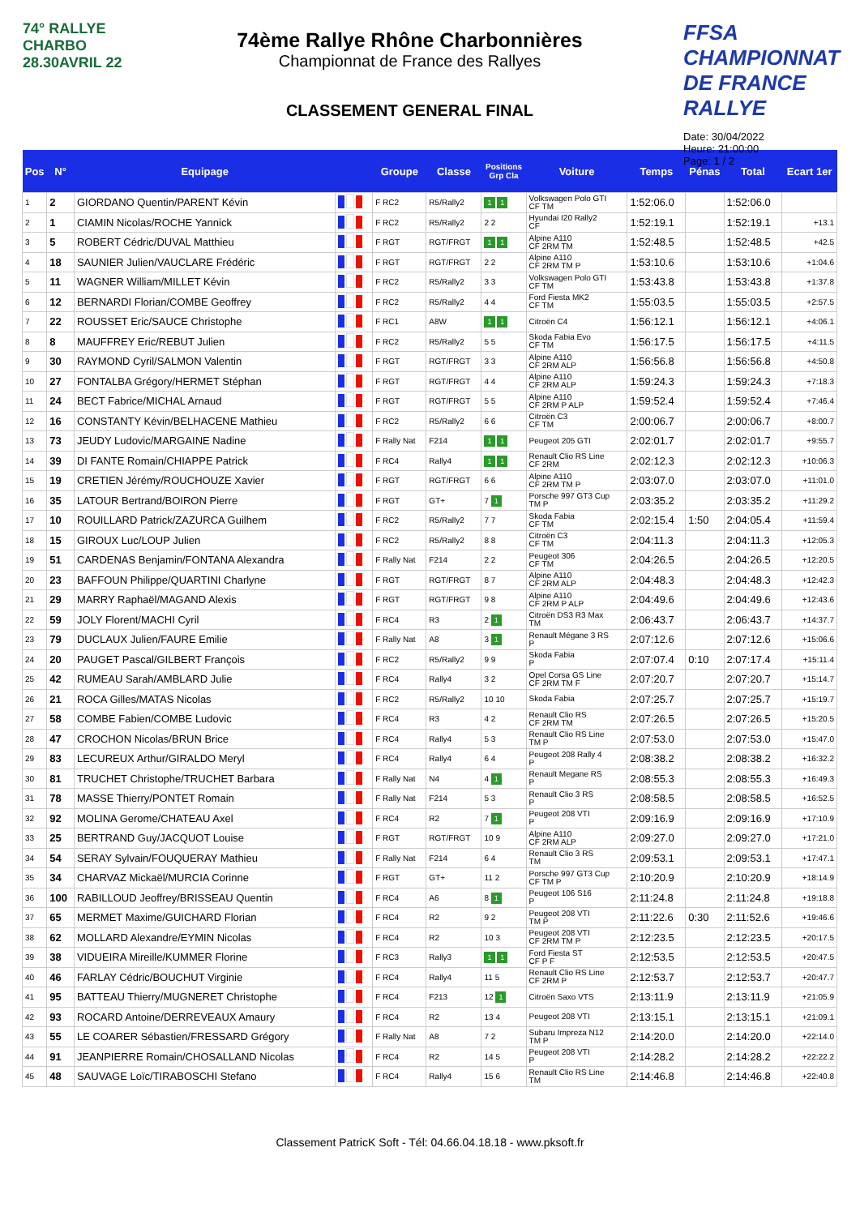74° RALLYE CHARBO
28.30AVRIL 22
74ème Rallye Rhône Charbonnières
Championnat de France des Rallyes
CLASSEMENT GENERAL FINAL
FFSA CHAMPIONNAT DE FRANCE RALLYE
Date: 30/04/2022
Heure: 21:00:00
Page: 1 / 2
| Pos | N° | Equipage | | Groupe | Classe | Positions Grp Cla | Voiture | Temps | Pénas | Total | Ecart 1er |
| --- | --- | --- | --- | --- | --- | --- | --- | --- | --- | --- | --- |
| 1 | 2 | GIORDANO Quentin/PARENT Kévin | | F RC2 | R5/Rally2 | 1 1 | Volkswagen Polo GTI CF TM | 1:52:06.0 | | 1:52:06.0 | |
| 2 | 1 | CIAMIN Nicolas/ROCHE Yannick | | F RC2 | R5/Rally2 | 2 2 | Hyundai I20 Rally2 CF | 1:52:19.1 | | 1:52:19.1 | +13.1 |
| 3 | 5 | ROBERT Cédric/DUVAL Matthieu | | F RGT | RGT/FRGT | 1 1 | Alpine A110 CF 2RM TM | 1:52:48.5 | | 1:52:48.5 | +42.5 |
| 4 | 18 | SAUNIER Julien/VAUCLARE Frédéric | | F RGT | RGT/FRGT | 2 2 | Alpine A110 CF 2RM TM P | 1:53:10.6 | | 1:53:10.6 | +1:04.6 |
| 5 | 11 | WAGNER William/MILLET Kévin | | F RC2 | R5/Rally2 | 3 3 | Volkswagen Polo GTI CF TM | 1:53:43.8 | | 1:53:43.8 | +1:37.8 |
| 6 | 12 | BERNARDI Florian/COMBE Geoffrey | | F RC2 | R5/Rally2 | 4 4 | Ford Fiesta MK2 CF TM | 1:55:03.5 | | 1:55:03.5 | +2:57.5 |
| 7 | 22 | ROUSSET Eric/SAUCE Christophe | | F RC1 | A8W | 1 1 | Citroën C4 | 1:56:12.1 | | 1:56:12.1 | +4:06.1 |
| 8 | 8 | MAUFFREY Eric/REBUT Julien | | F RC2 | R5/Rally2 | 5 5 | Skoda Fabia Evo CF TM | 1:56:17.5 | | 1:56:17.5 | +4:11.5 |
| 9 | 30 | RAYMOND Cyril/SALMON Valentin | | F RGT | RGT/FRGT | 3 3 | Alpine A110 CF 2RM ALP | 1:56:56.8 | | 1:56:56.8 | +4:50.8 |
| 10 | 27 | FONTALBA Grégory/HERMET Stéphan | | F RGT | RGT/FRGT | 4 4 | Alpine A110 CF 2RM ALP | 1:59:24.3 | | 1:59:24.3 | +7:18.3 |
| 11 | 24 | BECT Fabrice/MICHAL Arnaud | | F RGT | RGT/FRGT | 5 5 | Alpine A110 CF 2RM P ALP | 1:59:52.4 | | 1:59:52.4 | +7:46.4 |
| 12 | 16 | CONSTANTY Kévin/BELHACENE Mathieu | | F RC2 | R5/Rally2 | 6 6 | Citroën C3 CF TM | 2:00:06.7 | | 2:00:06.7 | +8:00.7 |
| 13 | 73 | JEUDY Ludovic/MARGAINE Nadine | | F Rally Nat | F214 | 1 1 | Peugeot 205 GTI | 2:02:01.7 | | 2:02:01.7 | +9:55.7 |
| 14 | 39 | DI FANTE Romain/CHIAPPE Patrick | | F RC4 | Rally4 | 1 1 | Renault Clio RS Line CF 2RM | 2:02:12.3 | | 2:02:12.3 | +10:06.3 |
| 15 | 19 | CRETIEN Jérémy/ROUCHOUZE Xavier | | F RGT | RGT/FRGT | 6 6 | Alpine A110 CF 2RM TM P | 2:03:07.0 | | 2:03:07.0 | +11:01.0 |
| 16 | 35 | LATOUR Bertrand/BOIRON Pierre | | F RGT | GT+ | 7 1 | Porsche 997 GT3 Cup TM P | 2:03:35.2 | | 2:03:35.2 | +11:29.2 |
| 17 | 10 | ROUILLARD Patrick/ZAZURCA Guilhem | | F RC2 | R5/Rally2 | 7 7 | Skoda Fabia CF TM | 2:02:15.4 | 1:50 | 2:04:05.4 | +11:59.4 |
| 18 | 15 | GIROUX Luc/LOUP Julien | | F RC2 | R5/Rally2 | 8 8 | Citroën C3 CF TM | 2:04:11.3 | | 2:04:11.3 | +12:05.3 |
| 19 | 51 | CARDENAS Benjamin/FONTANA Alexandra | | F Rally Nat | F214 | 2 2 | Peugeot 306 CF TM | 2:04:26.5 | | 2:04:26.5 | +12:20.5 |
| 20 | 23 | BAFFOUN Philippe/QUARTINI Charlyne | | F RGT | RGT/FRGT | 8 7 | Alpine A110 CF 2RM ALP | 2:04:48.3 | | 2:04:48.3 | +12:42.3 |
| 21 | 29 | MARRY Raphaël/MAGAND Alexis | | F RGT | RGT/FRGT | 9 8 | Alpine A110 CF 2RM P ALP | 2:04:49.6 | | 2:04:49.6 | +12:43.6 |
| 22 | 59 | JOLY Florent/MACHI Cyril | | F RC4 | R3 | 2 1 | Citroën DS3 R3 Max TM | 2:06:43.7 | | 2:06:43.7 | +14:37.7 |
| 23 | 79 | DUCLAUX Julien/FAURE Emilie | | F Rally Nat | A8 | 3 1 | Renault Mégane 3 RS P | 2:07:12.6 | | 2:07:12.6 | +15:06.6 |
| 24 | 20 | PAUGET Pascal/GILBERT François | | F RC2 | R5/Rally2 | 9 9 | Skoda Fabia P | 2:07:07.4 | 0:10 | 2:07:17.4 | +15:11.4 |
| 25 | 42 | RUMEAU Sarah/AMBLARD Julie | | F RC4 | Rally4 | 3 2 | Opel Corsa GS Line CF 2RM TM F | 2:07:20.7 | | 2:07:20.7 | +15:14.7 |
| 26 | 21 | ROCA Gilles/MATAS Nicolas | | F RC2 | R5/Rally2 | 10 10 | Skoda Fabia | 2:07:25.7 | | 2:07:25.7 | +15:19.7 |
| 27 | 58 | COMBE Fabien/COMBE Ludovic | | F RC4 | R3 | 4 2 | Renault Clio RS CF 2RM TM | 2:07:26.5 | | 2:07:26.5 | +15:20.5 |
| 28 | 47 | CROCHON Nicolas/BRUN Brice | | F RC4 | Rally4 | 5 3 | Renault Clio RS Line TM P | 2:07:53.0 | | 2:07:53.0 | +15:47.0 |
| 29 | 83 | LECUREUX Arthur/GIRALDO Meryl | | F RC4 | Rally4 | 6 4 | Peugeot 208 Rally 4 P | 2:08:38.2 | | 2:08:38.2 | +16:32.2 |
| 30 | 81 | TRUCHET Christophe/TRUCHET Barbara | | F Rally Nat | N4 | 4 1 | Renault Megane RS P | 2:08:55.3 | | 2:08:55.3 | +16:49.3 |
| 31 | 78 | MASSE Thierry/PONTET Romain | | F Rally Nat | F214 | 5 3 | Renault Clio 3 RS P | 2:08:58.5 | | 2:08:58.5 | +16:52.5 |
| 32 | 92 | MOLINA Gerome/CHATEAU Axel | | F RC4 | R2 | 7 1 | Peugeot 208 VTI P | 2:09:16.9 | | 2:09:16.9 | +17:10.9 |
| 33 | 25 | BERTRAND Guy/JACQUOT Louise | | F RGT | RGT/FRGT | 10 9 | Alpine A110 CF 2RM ALP | 2:09:27.0 | | 2:09:27.0 | +17:21.0 |
| 34 | 54 | SERAY Sylvain/FOUQUERAY Mathieu | | F Rally Nat | F214 | 6 4 | Renault Clio 3 RS TM | 2:09:53.1 | | 2:09:53.1 | +17:47.1 |
| 35 | 34 | CHARVAZ Mickaël/MURCIA Corinne | | F RGT | GT+ | 11 2 | Porsche 997 GT3 Cup CF TM P | 2:10:20.9 | | 2:10:20.9 | +18:14.9 |
| 36 | 100 | RABILLOUD Jeoffrey/BRISSEAU Quentin | | F RC4 | A6 | 8 1 | Peugeot 106 S16 P | 2:11:24.8 | | 2:11:24.8 | +19:18.8 |
| 37 | 65 | MERMET Maxime/GUICHARD Florian | | F RC4 | R2 | 9 2 | Peugeot 208 VTI TM P | 2:11:22.6 | 0:30 | 2:11:52.6 | +19:46.6 |
| 38 | 62 | MOLLARD Alexandre/EYMIN Nicolas | | F RC4 | R2 | 10 3 | Peugeot 208 VTI CF 2RM TM P | 2:12:23.5 | | 2:12:23.5 | +20:17.5 |
| 39 | 38 | VIDUEIRA Mireille/KUMMER Florine | | F RC3 | Rally3 | 1 1 | Ford Fiesta ST CF P F | 2:12:53.5 | | 2:12:53.5 | +20:47.5 |
| 40 | 46 | FARLAY Cédric/BOUCHUT Virginie | | F RC4 | Rally4 | 11 5 | Renault Clio RS Line CF 2RM P | 2:12:53.7 | | 2:12:53.7 | +20:47.7 |
| 41 | 95 | BATTEAU Thierry/MUGNERET Christophe | | F RC4 | F213 | 12 1 | Citroën Saxo VTS | 2:13:11.9 | | 2:13:11.9 | +21:05.9 |
| 42 | 93 | ROCARD Antoine/DERREVEAUX Amaury | | F RC4 | R2 | 13 4 | Peugeot 208 VTI | 2:13:15.1 | | 2:13:15.1 | +21:09.1 |
| 43 | 55 | LE COARER Sébastien/FRESSARD Grégory | | F Rally Nat | A8 | 7 2 | Subaru Impreza N12 TM P | 2:14:20.0 | | 2:14:20.0 | +22:14.0 |
| 44 | 91 | JEANPIERRE Romain/CHOSALLAND Nicolas | | F RC4 | R2 | 14 5 | Peugeot 208 VTI P | 2:14:28.2 | | 2:14:28.2 | +22:22.2 |
| 45 | 48 | SAUVAGE Loïc/TIRABOSCHI Stefano | | F RC4 | Rally4 | 15 6 | Renault Clio RS Line TM | 2:14:46.8 | | 2:14:46.8 | +22:40.8 |
Classement PatricK Soft - Tél: 04.66.04.18.18 - www.pksoft.fr